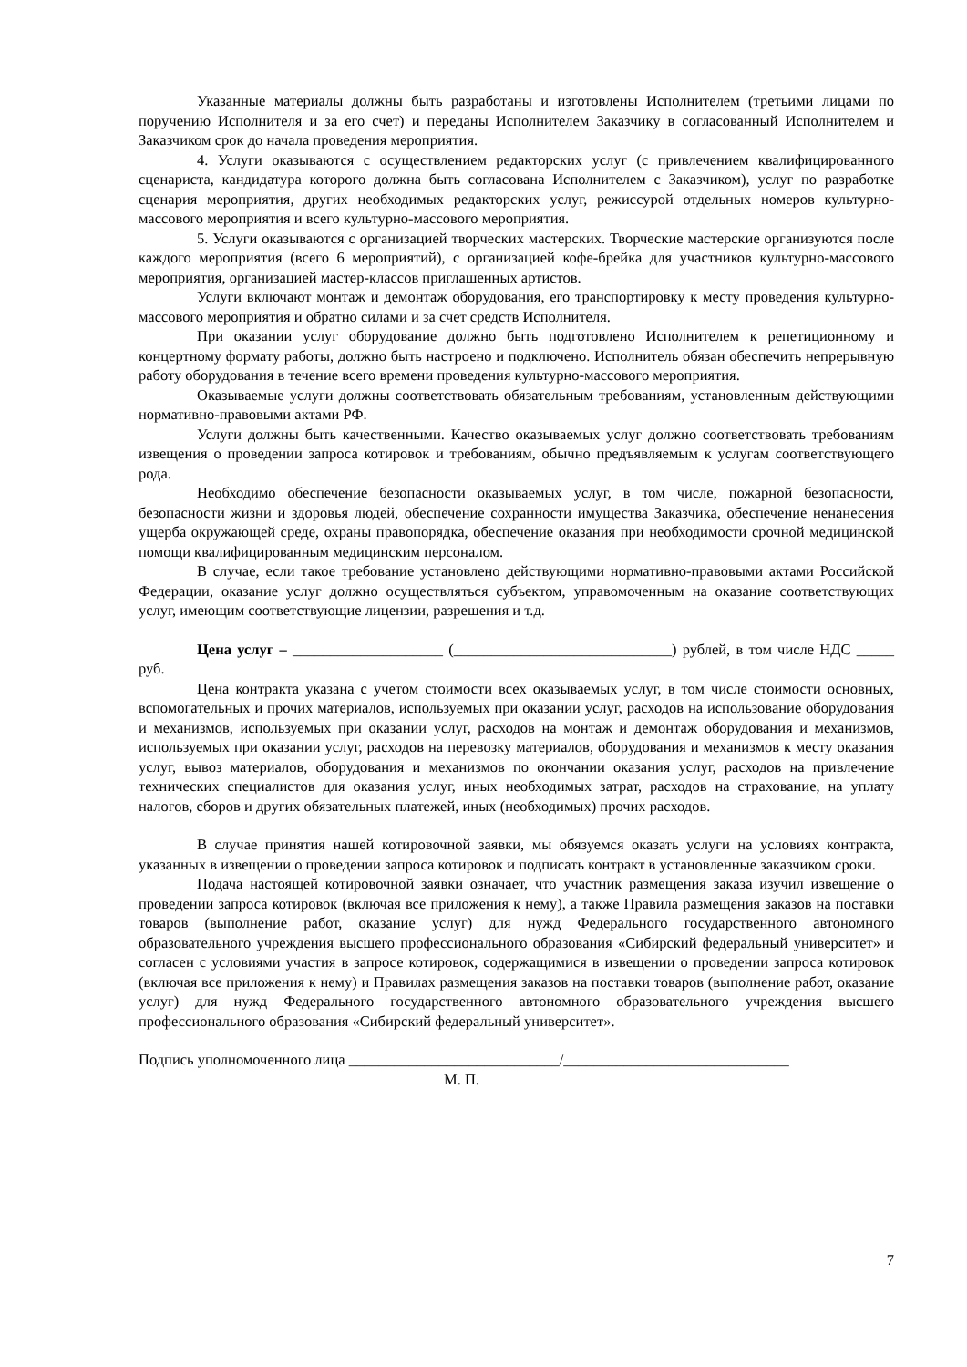Указанные материалы должны быть разработаны и изготовлены Исполнителем (третьими лицами по поручению Исполнителя и за его счет) и переданы Исполнителем Заказчику в согласованный Исполнителем и Заказчиком срок до начала проведения мероприятия.
4. Услуги оказываются с осуществлением редакторских услуг (с привлечением квалифицированного сценариста, кандидатура которого должна быть согласована Исполнителем с Заказчиком), услуг по разработке сценария мероприятия, других необходимых редакторских услуг, режиссурой отдельных номеров культурно-массового мероприятия и всего культурно-массового мероприятия.
5. Услуги оказываются с организацией творческих мастерских. Творческие мастерские организуются после каждого мероприятия (всего 6 мероприятий), с организацией кофе-брейка для участников культурно-массового мероприятия, организацией мастер-классов приглашенных артистов.
Услуги включают монтаж и демонтаж оборудования, его транспортировку к месту проведения культурно-массового мероприятия и обратно силами и за счет средств Исполнителя.
При оказании услуг оборудование должно быть подготовлено Исполнителем к репетиционному и концертному формату работы, должно быть настроено и подключено. Исполнитель обязан обеспечить непрерывную работу оборудования в течение всего времени проведения культурно-массового мероприятия.
Оказываемые услуги должны соответствовать обязательным требованиям, установленным действующими нормативно-правовыми актами РФ.
Услуги должны быть качественными. Качество оказываемых услуг должно соответствовать требованиям извещения о проведении запроса котировок и требованиям, обычно предъявляемым к услугам соответствующего рода.
Необходимо обеспечение безопасности оказываемых услуг, в том числе, пожарной безопасности, безопасности жизни и здоровья людей, обеспечение сохранности имущества Заказчика, обеспечение ненанесения ущерба окружающей среде, охраны правопорядка, обеспечение оказания при необходимости срочной медицинской помощи квалифицированным медицинским персоналом.
В случае, если такое требование установлено действующими нормативно-правовыми актами Российской Федерации, оказание услуг должно осуществляться субъектом, управомоченным на оказание соответствующих услуг, имеющим соответствующие лицензии, разрешения и т.д.
Цена услуг – ____________________ (_____________________________) рублей, в том числе НДС _____ руб.
Цена контракта указана с учетом стоимости всех оказываемых услуг, в том числе стоимости основных, вспомогательных и прочих материалов, используемых при оказании услуг, расходов на использование оборудования и механизмов, используемых при оказании услуг, расходов на монтаж и демонтаж оборудования и механизмов, используемых при оказании услуг, расходов на перевозку материалов, оборудования и механизмов к месту оказания услуг, вывоз материалов, оборудования и механизмов по окончании оказания услуг, расходов на привлечение технических специалистов для оказания услуг, иных необходимых затрат, расходов на страхование, на уплату налогов, сборов и других обязательных платежей, иных (необходимых) прочих расходов.
В случае принятия нашей котировочной заявки, мы обязуемся оказать услуги на условиях контракта, указанных в извещении о проведении запроса котировок и подписать контракт в установленные заказчиком сроки.
Подача настоящей котировочной заявки означает, что участник размещения заказа изучил извещение о проведении запроса котировок (включая все приложения к нему), а также Правила размещения заказов на поставки товаров (выполнение работ, оказание услуг) для нужд Федерального государственного автономного образовательного учреждения высшего профессионального образования «Сибирский федеральный университет» и согласен с условиями участия в запросе котировок, содержащимися в извещении о проведении запроса котировок (включая все приложения к нему) и Правилах размещения заказов на поставки товаров (выполнение работ, оказание услуг) для нужд Федерального государственного автономного образовательного учреждения высшего профессионального образования «Сибирский федеральный университет».
Подпись уполномоченного лица ____________________________/______________________________
М. П.
7